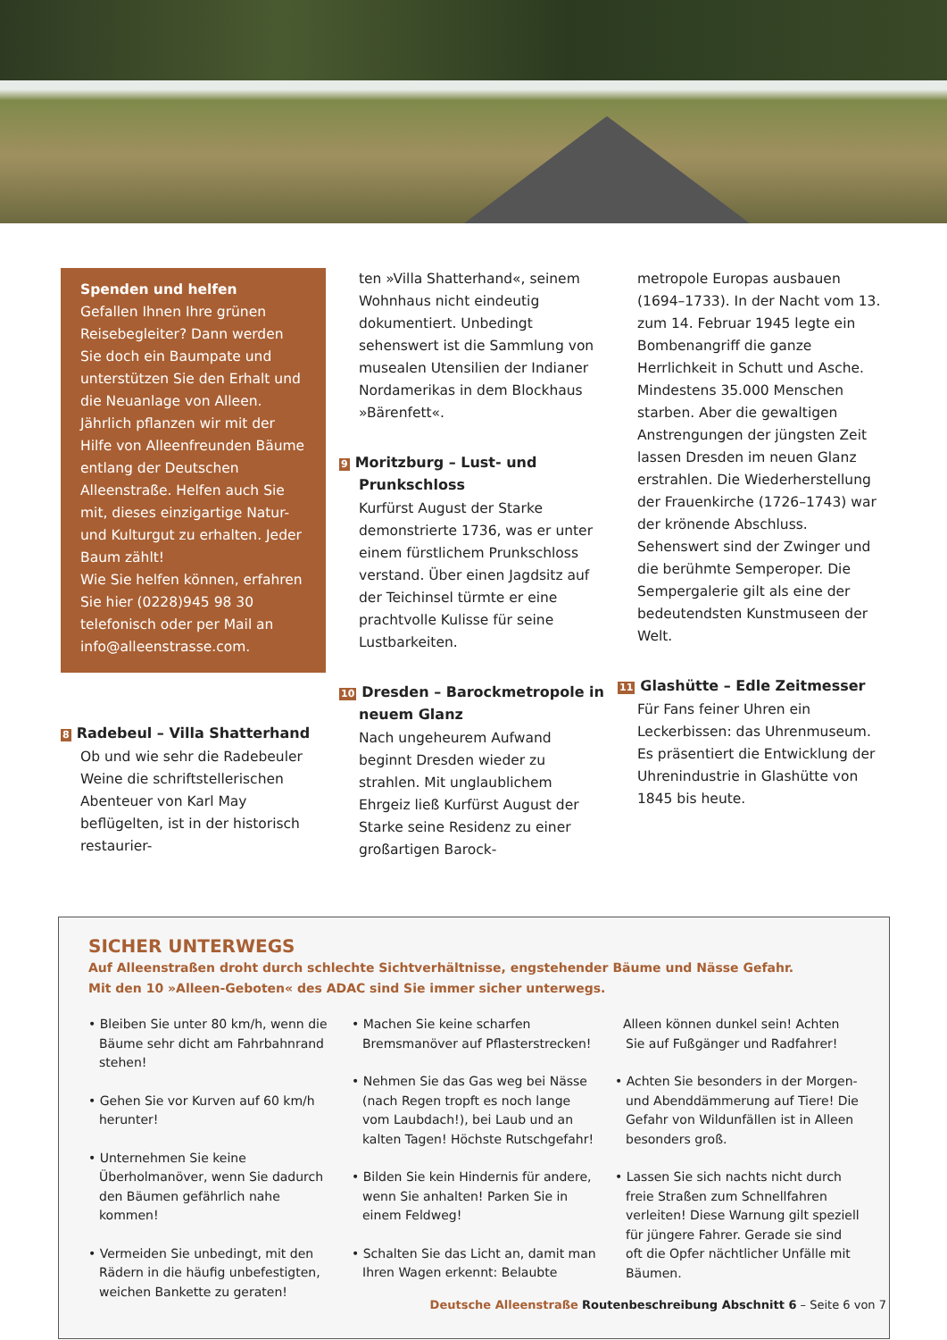Spenden und helfen
Gefallen Ihnen Ihre grünen Reisebegleiter? Dann werden Sie doch ein Baumpate und unterstützen Sie den Erhalt und die Neuanlage von Alleen. Jährlich pflanzen wir mit der Hilfe von Alleenfreunden Bäume entlang der Deutschen Alleenstraße. Helfen auch Sie mit, dieses einzigartige Natur- und Kulturgut zu erhalten. Jeder Baum zählt!
Wie Sie helfen können, erfahren Sie hier (0228)945 98 30 telefonisch oder per Mail an info@alleenstrasse.com.
8 Radebeul – Villa Shatterhand
Ob und wie sehr die Radebeuler Weine die schriftstellerischen Abenteuer von Karl May beflügelten, ist in der historisch restaurier-
ten »Villa Shatterhand«, seinem Wohnhaus nicht eindeutig dokumentiert. Unbedingt sehenswert ist die Sammlung von musealen Utensilien der Indianer Nordamerikas in dem Blockhaus »Bärenfett«.
9 Moritzburg – Lust- und Prunkschloss
Kurfürst August der Starke demonstrierte 1736, was er unter einem fürstlichem Prunkschloss verstand. Über einen Jagdsitz auf der Teichinsel türmte er eine prachtvolle Kulisse für seine Lustbarkeiten.
10 Dresden – Barockmetropole in neuem Glanz
Nach ungeheurem Aufwand beginnt Dresden wieder zu strahlen. Mit unglaublichem Ehrgeiz ließ Kurfürst August der Starke seine Residenz zu einer großartigen Barock-
metropole Europas ausbauen (1694–1733). In der Nacht vom 13. zum 14. Februar 1945 legte ein Bombenangriff die ganze Herrlichkeit in Schutt und Asche. Mindestens 35.000 Menschen starben. Aber die gewaltigen Anstrengungen der jüngsten Zeit lassen Dresden im neuen Glanz erstrahlen. Die Wiederherstellung der Frauenkirche (1726–1743) war der krönende Abschluss. Sehenswert sind der Zwinger und die berühmte Semperoper. Die Sempergalerie gilt als eine der bedeutendsten Kunstmuseen der Welt.
11 Glashütte – Edle Zeitmesser
Für Fans feiner Uhren ein Leckerbissen: das Uhrenmuseum. Es präsentiert die Entwicklung der Uhrenindustrie in Glashütte von 1845 bis heute.
SICHER UNTERWEGS
Auf Alleenstraßen droht durch schlechte Sichtverhältnisse, engstehender Bäume und Nässe Gefahr.
Mit den 10 »Alleen-Geboten« des ADAC sind Sie immer sicher unterwegs.
• Bleiben Sie unter 80 km/h, wenn die Bäume sehr dicht am Fahrbahnrand stehen!
• Gehen Sie vor Kurven auf 60 km/h herunter!
• Unternehmen Sie keine Überholmanöver, wenn Sie dadurch den Bäumen gefährlich nahe kommen!
• Vermeiden Sie unbedingt, mit den Rädern in die häufig unbefestigten, weichen Bankette zu geraten!
• Machen Sie keine scharfen Bremsmanöver auf Pflasterstrecken!
• Nehmen Sie das Gas weg bei Nässe (nach Regen tropft es noch lange vom Laubdach!), bei Laub und an kalten Tagen! Höchste Rutschgefahr!
• Bilden Sie kein Hindernis für andere, wenn Sie anhalten! Parken Sie in einem Feldweg!
• Schalten Sie das Licht an, damit man Ihren Wagen erkennt: Belaubte
Alleen können dunkel sein! Achten Sie auf Fußgänger und Radfahrer!
• Achten Sie besonders in der Morgen- und Abenddämmerung auf Tiere! Die Gefahr von Wildunfällen ist in Alleen besonders groß.
• Lassen Sie sich nachts nicht durch freie Straßen zum Schnellfahren verleiten! Diese Warnung gilt speziell für jüngere Fahrer. Gerade sie sind oft die Opfer nächtlicher Unfälle mit Bäumen.
Deutsche Alleenstraße Routenbeschreibung Abschnitt 6 – Seite 6 von 7